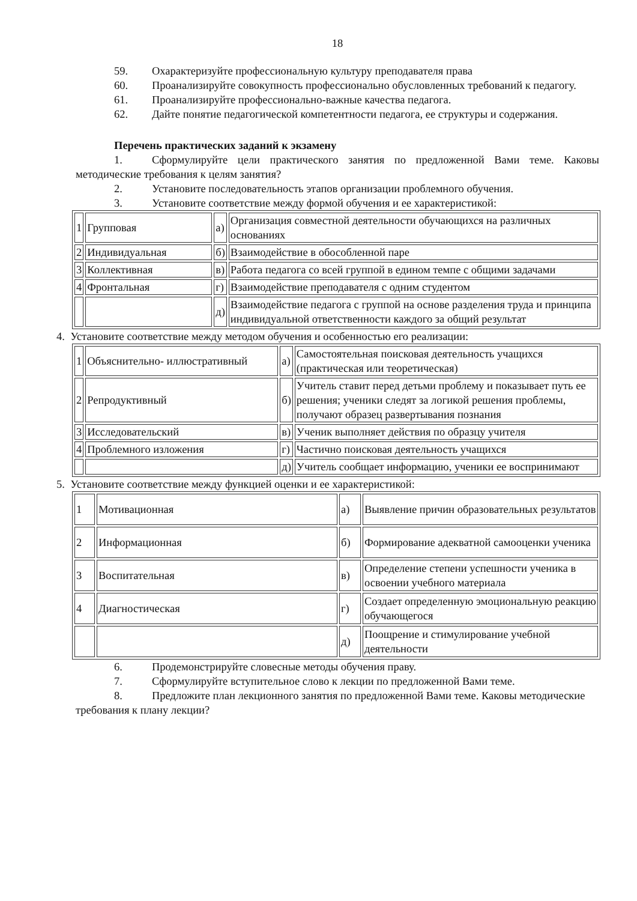18
59. Охарактеризуйте профессиональную культуру преподавателя права
60. Проанализируйте совокупность профессионально обусловленных требований к педагогу.
61. Проанализируйте профессионально-важные качества педагога.
62. Дайте понятие педагогической компетентности педагога, ее структуры и содержания.
Перечень практических заданий к экзамену
1. Сформулируйте цели практического занятия по предложенной Вами теме. Каковы методические требования к целям занятия?
2. Установите последовательность этапов организации проблемного обучения.
3. Установите соответствие между формой обучения и ее характеристикой:
| 1 | Групповая | а) | Организация совместной деятельности обучающихся на различных основаниях |
| 2 | Индивидуальная | б) | Взаимодействие в обособленной паре |
| 3 | Коллективная | в) | Работа педагога со всей группой в едином темпе с общими задачами |
| 4 | Фронтальная | г) | Взаимодействие преподавателя с одним студентом |
| | | д) | Взаимодействие педагога с группой на основе разделения труда и принципа индивидуальной ответственности каждого за общий результат |
4. Установите соответствие между методом обучения и особенностью его реализации:
| 1 | Объяснительно- иллюстративный | а) | Самостоятельная поисковая деятельность учащихся (практическая или теоретическая) |
| 2 | Репродуктивный | б) | Учитель ставит перед детьми проблему и показывает путь ее решения; ученики следят за логикой решения проблемы, получают образец развертывания познания |
| 3 | Исследовательский | в) | Ученик выполняет действия по образцу учителя |
| 4 | Проблемного изложения | г) | Частично поисковая деятельность учащихся |
| | | д) | Учитель сообщает информацию, ученики ее воспринимают |
5. Установите соответствие между функцией оценки и ее характеристикой:
| 1 | Мотивационная | а) | Выявление причин образовательных результатов |
| 2 | Информационная | б) | Формирование адекватной самооценки ученика |
| 3 | Воспитательная | в) | Определение степени успешности ученика в освоении учебного материала |
| 4 | Диагностическая | г) | Создает определенную эмоциональную реакцию обучающегося |
| | | д) | Поощрение и стимулирование учебной деятельности |
6. Продемонстрируйте словесные методы обучения праву.
7. Сформулируйте вступительное слово к лекции по предложенной Вами теме.
8. Предложите план лекционного занятия по предложенной Вами теме. Каковы методические требования к плану лекции?